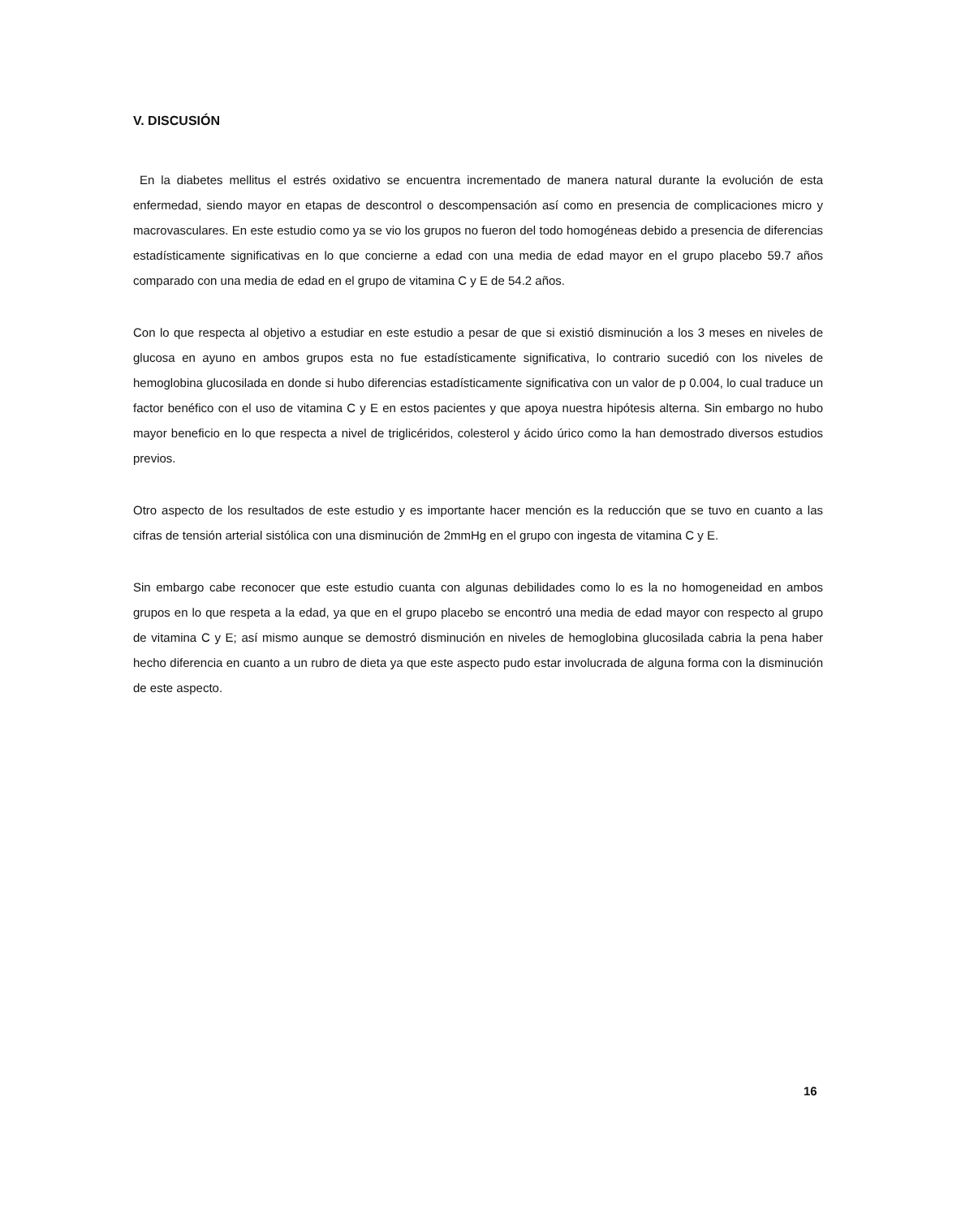V. DISCUSIÓN
En la diabetes mellitus el estrés oxidativo se encuentra incrementado de manera natural durante la evolución de esta enfermedad, siendo mayor en etapas de descontrol o descompensación así como en presencia de complicaciones micro y macrovasculares. En este estudio como ya se vio los grupos no fueron del todo homogéneas debido a presencia de diferencias estadísticamente significativas en lo que concierne a edad con una media de edad mayor en el grupo placebo 59.7 años comparado con una media de edad en el grupo de vitamina C y E de 54.2 años.
Con lo que respecta al objetivo a estudiar en este estudio a pesar de que si existió disminución a los 3 meses en niveles de glucosa en ayuno en ambos grupos esta no fue estadísticamente significativa, lo contrario sucedió con los niveles de hemoglobina glucosilada en donde si hubo diferencias estadísticamente significativa con un valor de p 0.004, lo cual traduce un factor benéfico con el uso de vitamina C y E en estos pacientes y que apoya nuestra hipótesis alterna. Sin embargo no hubo mayor beneficio en lo que respecta a nivel de triglicéridos, colesterol y ácido úrico como la han demostrado diversos estudios previos.
Otro aspecto de los resultados de este estudio y es importante hacer mención es la reducción que se tuvo en cuanto a las cifras de tensión arterial sistólica con una disminución de 2mmHg en el grupo con ingesta de vitamina C y E.
Sin embargo cabe reconocer que este estudio cuanta con algunas debilidades como lo es la no homogeneidad en ambos grupos en lo que respeta a la edad, ya que en el grupo placebo se encontró una media de edad mayor con respecto al grupo de vitamina C y E; así mismo aunque se demostró disminución en niveles de hemoglobina glucosilada cabria la pena haber hecho diferencia en cuanto a un rubro de dieta ya que este aspecto pudo estar involucrada de alguna forma con la disminución de este aspecto.
16